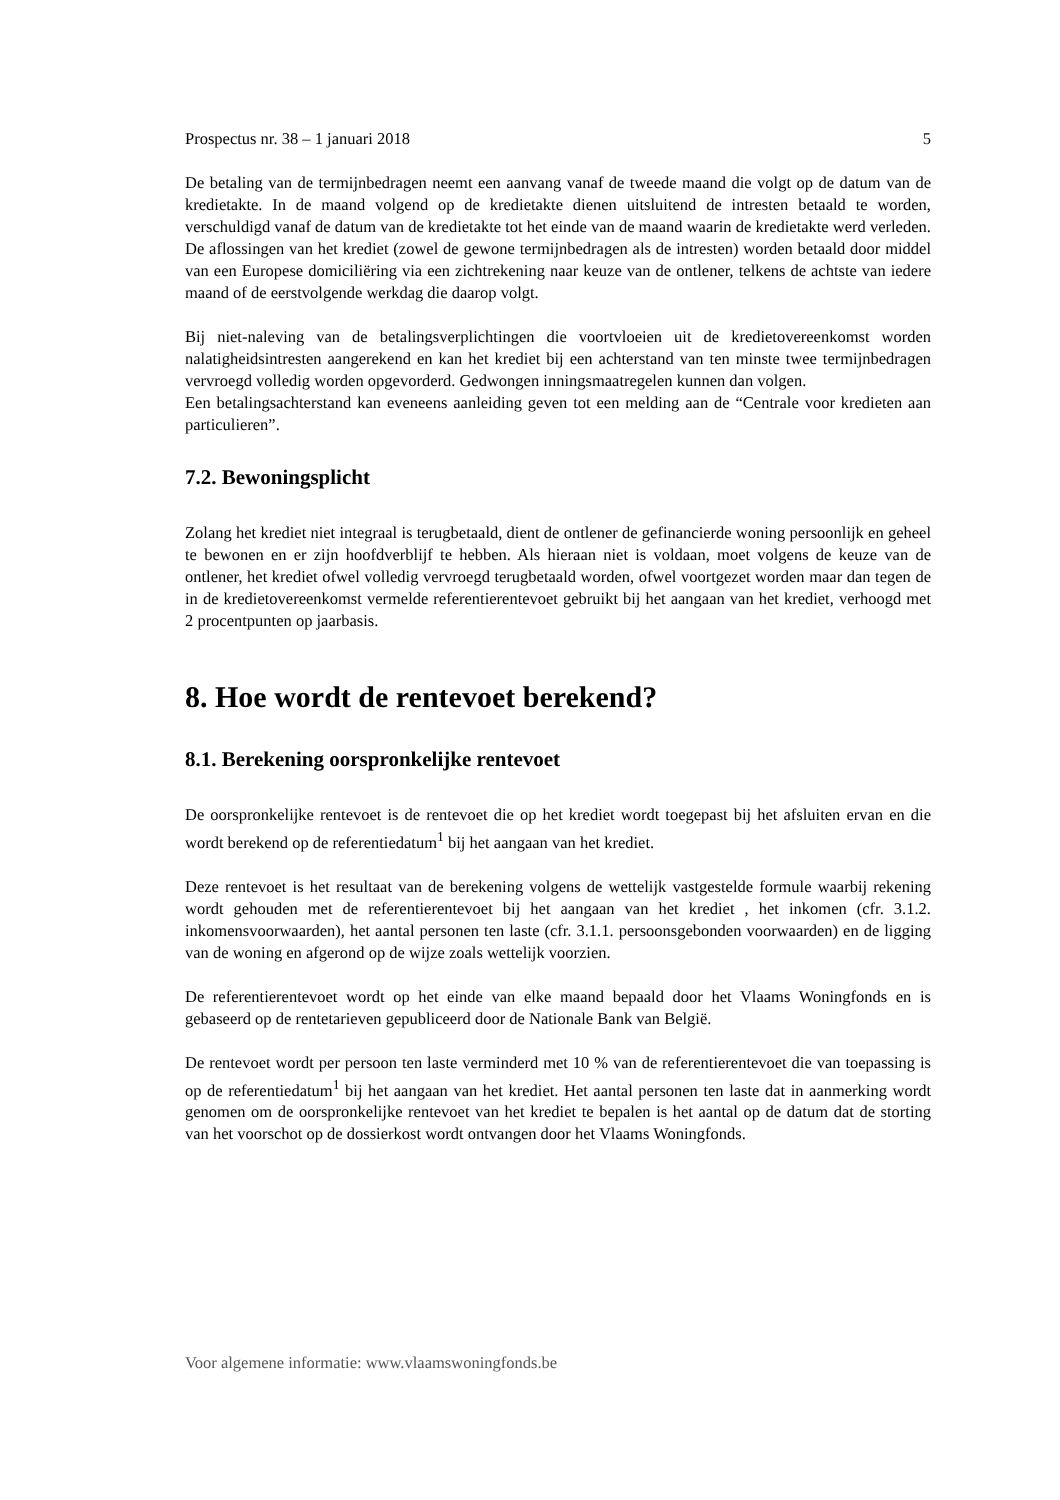Prospectus nr. 38 – 1 januari 2018 5
De betaling van de termijnbedragen neemt een aanvang vanaf de tweede maand die volgt op de datum van de kredietakte. In de maand volgend op de kredietakte dienen uitsluitend de intresten betaald te worden, verschuldigd vanaf de datum van de kredietakte tot het einde van de maand waarin de kredietakte werd verleden.
De aflossingen van het krediet (zowel de gewone termijnbedragen als de intresten) worden betaald door middel van een Europese domiciliëring via een zichtrekening naar keuze van de ontlener, telkens de achtste van iedere maand of de eerstvolgende werkdag die daarop volgt.
Bij niet-naleving van de betalingsverplichtingen die voortvloeien uit de kredietovereenkomst worden nalatigheidsintresten aangerekend en kan het krediet bij een achterstand van ten minste twee termijnbedragen vervroegd volledig worden opgevorderd. Gedwongen inningsmaatregelen kunnen dan volgen.
Een betalingsachterstand kan eveneens aanleiding geven tot een melding aan de “Centrale voor kredieten aan particulieren”.
7.2. Bewoningsplicht
Zolang het krediet niet integraal is terugbetaald, dient de ontlener de gefinancierde woning persoonlijk en geheel te bewonen en er zijn hoofdverblijf te hebben. Als hieraan niet is voldaan, moet volgens de keuze van de ontlener, het krediet ofwel volledig vervroegd terugbetaald worden, ofwel voortgezet worden maar dan tegen de in de kredietovereenkomst vermelde referentierentevoet gebruikt bij het aangaan van het krediet, verhoogd met 2 procentpunten op jaarbasis.
8. Hoe wordt de rentevoet berekend?
8.1. Berekening oorspronkelijke rentevoet
De oorspronkelijke rentevoet is de rentevoet die op het krediet wordt toegepast bij het afsluiten ervan en die wordt berekend op de referentiedatum<sup>1</sup> bij het aangaan van het krediet.
Deze rentevoet is het resultaat van de berekening volgens de wettelijk vastgestelde formule waarbij rekening wordt gehouden met de referentierentevoet bij het aangaan van het krediet , het inkomen (cfr. 3.1.2. inkomensvoorwaarden), het aantal personen ten laste (cfr. 3.1.1. persoonsgebonden voorwaarden) en de ligging van de woning en afgerond op de wijze zoals wettelijk voorzien.
De referentierentevoet wordt op het einde van elke maand bepaald door het Vlaams Woningfonds en is gebaseerd op de rentetarieven gepubliceerd door de Nationale Bank van België.
De rentevoet wordt per persoon ten laste verminderd met 10 % van de referentierentevoet die van toepassing is op de referentiedatum<sup>1</sup> bij het aangaan van het krediet. Het aantal personen ten laste dat in aanmerking wordt genomen om de oorspronkelijke rentevoet van het krediet te bepalen is het aantal op de datum dat de storting van het voorschot op de dossierkost wordt ontvangen door het Vlaams Woningfonds.
Voor algemene informatie: www.vlaamswoningfonds.be